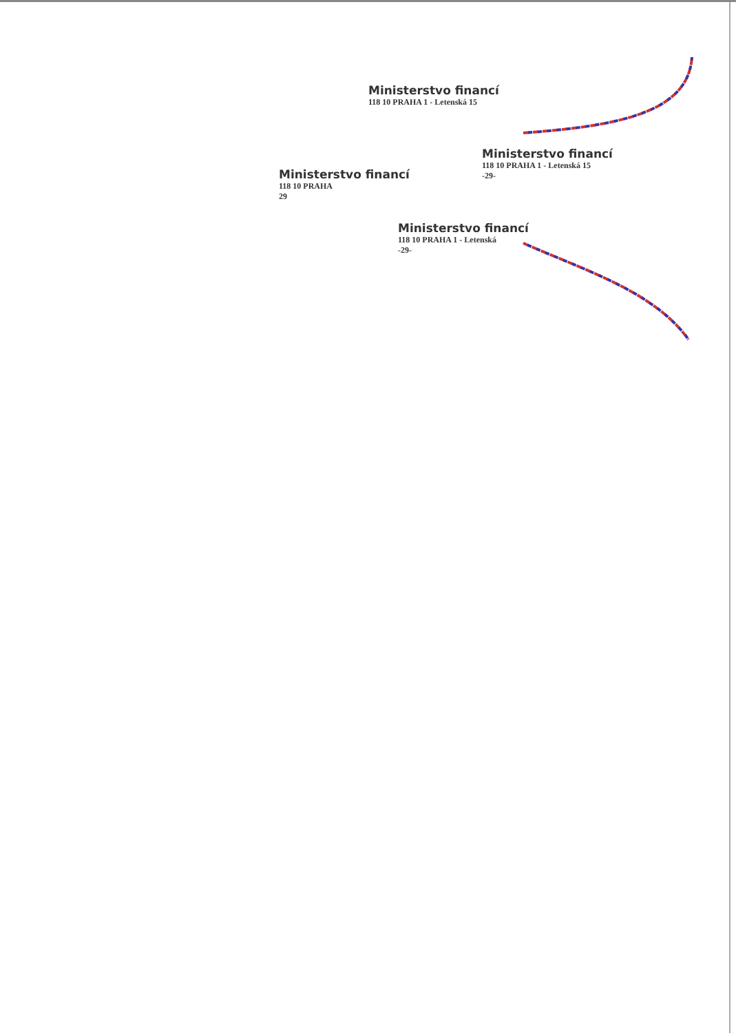Ministerstvo financí
118 10 PRAHA 1 - Letenská 15
Ministerstvo financí
118 10 PRAHA 1 - Letenská 15
-29-
Ministerstvo financí
118 10 PRAHA
29
Ministerstvo financí
118 10 PRAHA 1 - Letenská
-29-